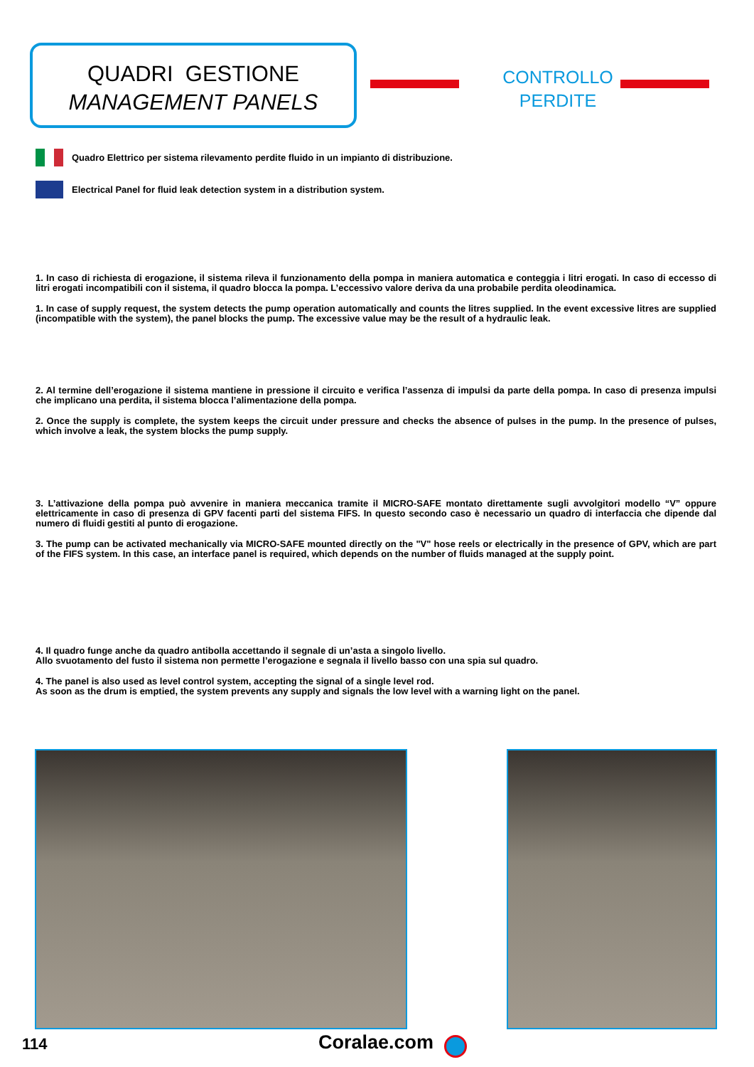QUADRI GESTIONE
MANAGEMENT PANELS
CONTROLLO
PERDITE
Quadro Elettrico per sistema rilevamento perdite fluido in un impianto di distribuzione.
Electrical Panel for fluid leak detection system in a distribution system.
1. In caso di richiesta di erogazione, il sistema rileva il funzionamento della pompa in maniera automatica e conteggia i litri erogati. In caso di eccesso di litri erogati incompatibili con il sistema, il quadro blocca la pompa. L’eccessivo valore deriva da una probabile perdita oleodinamica.
1. In case of supply request, the system detects the pump operation automatically and counts the litres supplied. In the event excessive litres are supplied (incompatible with the system), the panel blocks the pump. The excessive value may be the result of a hydraulic leak.
2. Al termine dell’erogazione il sistema mantiene in pressione il circuito e verifica l’assenza di impulsi da parte della pompa. In caso di presenza impulsi che implicano una perdita, il sistema blocca l’alimentazione della pompa.
2. Once the supply is complete, the system keeps the circuit under pressure and checks the absence of pulses in the pump. In the presence of pulses, which involve a leak, the system blocks the pump supply.
3. L’attivazione della pompa può avvenire in maniera meccanica tramite il MICRO-SAFE montato direttamente sugli avvolgitori modello “V” oppure elettricamente in caso di presenza di GPV facenti parti del sistema FIFS. In questo secondo caso è necessario un quadro di interfaccia che dipende dal numero di fluidi gestiti al punto di erogazione.
3. The pump can be activated mechanically via MICRO-SAFE mounted directly on the "V" hose reels or electrically in the presence of GPV, which are part of the FIFS system. In this case, an interface panel is required, which depends on the number of fluids managed at the supply point.
4. Il quadro funge anche da quadro antibolla accettando il segnale di un’asta a singolo livello.
Allo svuotamento del fusto il sistema non permette l’erogazione e segnala il livello basso con una spia sul quadro.
4. The panel is also used as level control system, accepting the signal of a single level rod.
As soon as the drum is emptied, the system prevents any supply and signals the low level with a warning light on the panel.
114 Coralae.com